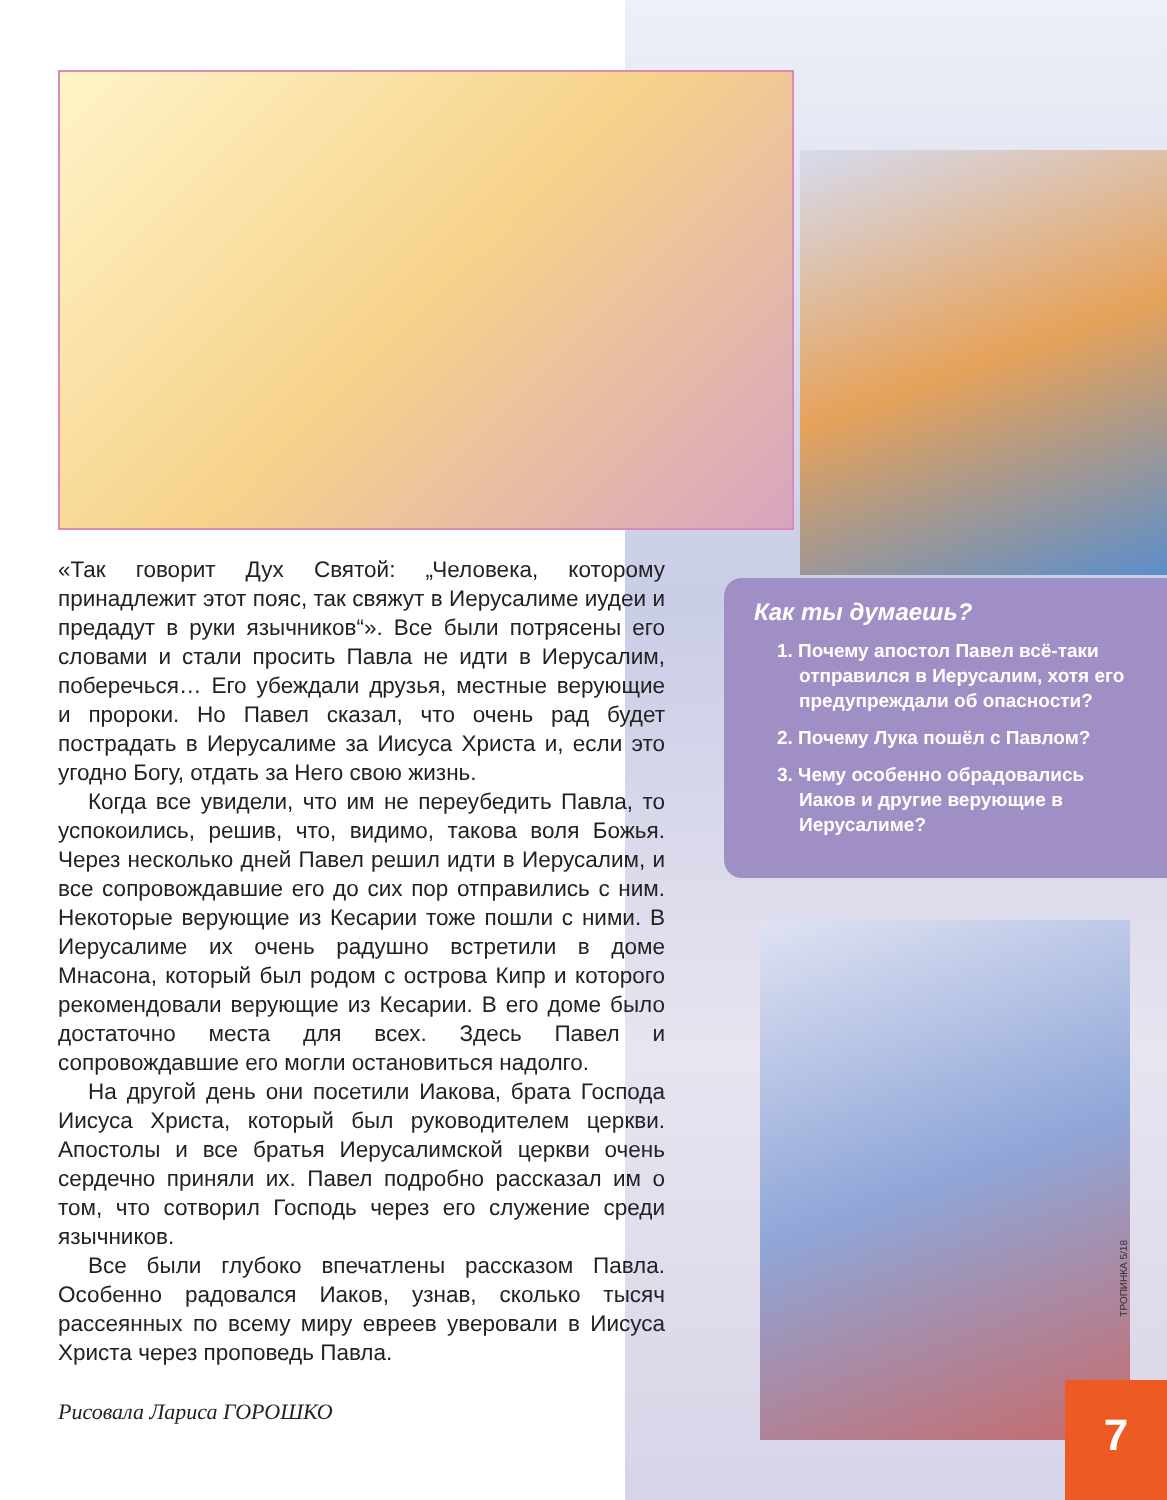«Так говорит Дух Святой: „Человека, которому принадлежит этот пояс, так свяжут в Иерусалиме иудеи и предадут в руки язычников“». Все были потрясены его словами и стали просить Павла не идти в Иерусалим, поберечься… Его убеждали друзья, местные верующие и пророки. Но Павел сказал, что очень рад будет пострадать в Иерусалиме за Иисуса Христа и, если это угодно Богу, отдать за Него свою жизнь.
Когда все увидели, что им не переубедить Павла, то успокоились, решив, что, видимо, такова воля Божья. Через несколько дней Павел решил идти в Иерусалим, и все сопровождавшие его до сих пор отправились с ним. Некоторые верующие из Кесарии тоже пошли с ними. В Иерусалиме их очень радушно встретили в доме Мнасона, который был родом с острова Кипр и которого рекомендовали верующие из Кесарии. В его доме было достаточно места для всех. Здесь Павел и сопровождавшие его могли остановиться надолго.
На другой день они посетили Иакова, брата Господа Иисуса Христа, который был руководителем церкви. Апостолы и все братья Иерусалимской церкви очень сердечно приняли их. Павел подробно рассказал им о том, что сотворил Господь через его служение среди язычников.
Все были глубоко впечатлены рассказом Павла. Особенно радовался Иаков, узнав, сколько тысяч рассеянных по всему миру евреев уверовали в Иисуса Христа через проповедь Павла.
Рисовала Лариса ГОРОШКО
Как ты думаешь?
1. Почему апостол Павел всё-таки отправился в Иерусалим, хотя его предупреждали об опасности?
2. Почему Лука пошёл с Павлом?
3. Чему особенно обрадовались Иаков и другие верующие в Иерусалиме?
ТРОПИНКА 5/18
7